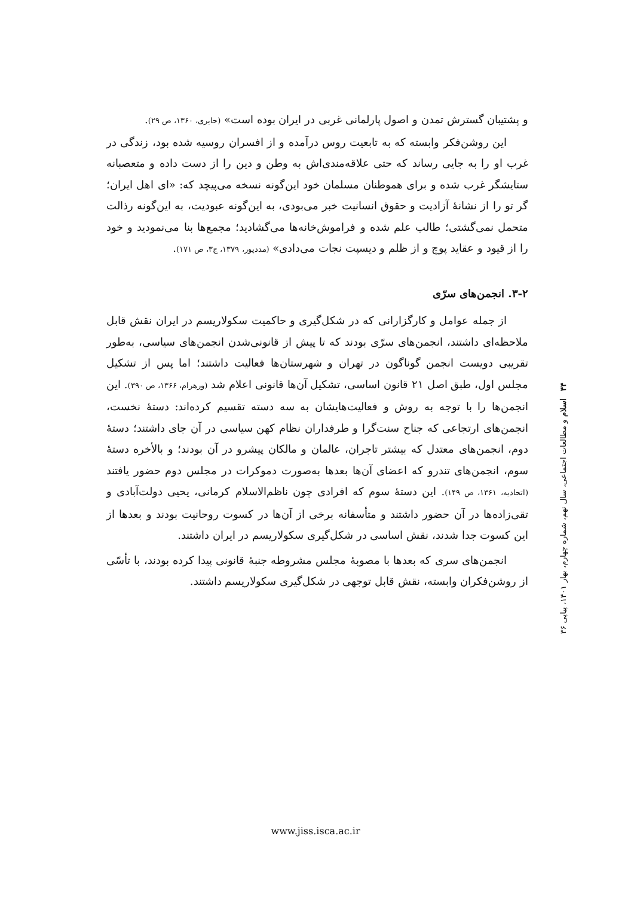و پشتیبان گسترش تمدن و اصول پارلمانی غربی در ایران بوده است» (حایری، ۱۳۶۰، ص ۲۹).
این روشن‌فکر وابسته که به تابعیت روس درآمده و از افسران روسیه شده بود، زندگی در غرب او را به جایی رساند که حتی علاقه‌مندی‌اش به وطن و دین را از دست داده و متعصبانه ستایشگر غرب شده و برای هموطنان مسلمان خود این‌گونه نسخه می‌پیچد که: «ای اهل ایران؛ گر تو را از نشانهٔ آزادیت و حقوق انسانیت خبر می‌بودی، به این‌گونه عبودیت، به این‌گونه رذالت متحمل نمی‌گشتی؛ طالب علم شده و فراموش‌خانه‌ها می‌گشادید؛ مجمع‌ها بنا می‌نمودید و خود را از قیود و عقاید پوچ و از ظلم و دیسپت نجات می‌دادی» (مددپور، ۱۳۷۹، ج۳، ص ۱۷۱).
۳-۲. انجمن‌های سرّی
از جمله عوامل و کارگزارانی که در شکل‌گیری و حاکمیت سکولاریسم در ایران نقش قابل ملاحظه‌ای داشتند، انجمن‌های سرّی بودند که تا پیش از قانونی‌شدن انجمن‌های سیاسی، به‌طور تقریبی دویست انجمن گوناگون در تهران و شهرستان‌ها فعالیت داشتند؛ اما پس از تشکیل مجلس اول، طبق اصل ۲۱ قانون اساسی، تشکیل آن‌ها قانونی اعلام شد (ورهرام، ۱۳۶۶، ص ۳۹۰). این انجمن‌ها را با توجه به روش و فعالیت‌هایشان به سه دسته تقسیم کرده‌اند: دستهٔ نخست، انجمن‌های ارتجاعی که جناح سنت‌گرا و طرفداران نظام کهن سیاسی در آن جای داشتند؛ دستهٔ دوم، انجمن‌های معتدل که بیشتر تاجران، عالمان و مالکان پیشرو در آن بودند؛ و بالأخره دستهٔ سوم، انجمن‌های تندرو که اعضای آن‌ها بعدها به‌صورت دموکرات در مجلس دوم حضور یافتند (اتحادیه، ۱۳۶۱، ص ۱۴۹). این دستهٔ سوم که افرادی چون ناظم‌الاسلام کرمانی، یحیی دولت‌آبادی و تقی‌زاده‌ها در آن حضور داشتند و متأسفانه برخی از آن‌ها در کسوت روحانیت بودند و بعدها از این کسوت جدا شدند، نقش اساسی در شکل‌گیری سکولاریسم در ایران داشتند.
انجمن‌های سری که بعدها با مصوبهٔ مجلس مشروطه جنبهٔ قانونی پیدا کرده بودند، با تأسّی از روشن‌فکران وابسته، نقش قابل توجهی در شکل‌گیری سکولاریسم داشتند.
۴۴ اسلام و مطالعات اجتماعی، سال نهم، شماره چهارم، بهار ۱۴۰۱، پیاپی ۳۶
www.jiss.isca.ac.ir